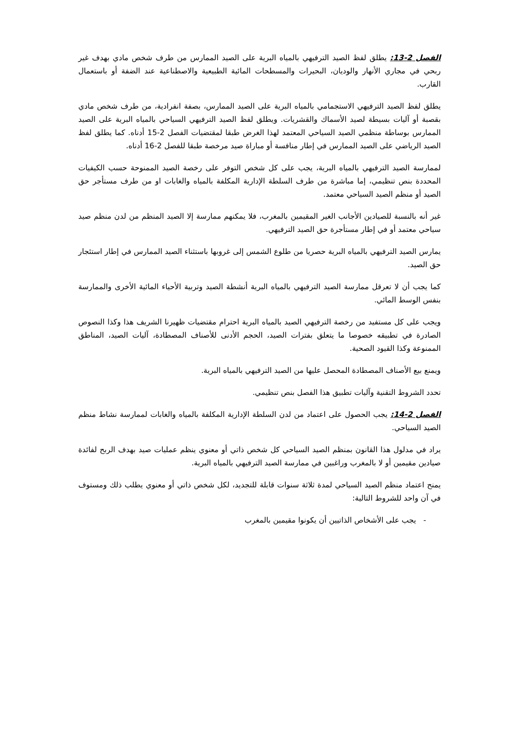الفصل 2-13: يطلق لفظ الصيد الترفيهي بالمياه البرية على الصيد الممارس من طرف شخص مادي بهدف غير ربحي في مجاري الأنهار والوديان، البحيرات والمسطحات المائية الطبيعية والاصطناعية عند الضفة أو باستعمال القارب.
يطلق لفظ الصيد الترفيهي الاستجمامي بالمياه البرية على الصيد الممارس، بصفة انفرادية، من طرف شخص مادي بقصبة أو آليات بسيطة لصيد الأسماك والقشريات. ويطلق لفظ الصيد الترفيهي السياحي بالمياه البرية على الصيد الممارس بوساطة منظمي الصيد السياحي المعتمد لهذا الغرض طبقا لمقتضيات الفصل 2-15 أدناه. كما يطلق لفظ الصيد الرياضي على الصيد الممارس في إطار منافسة أو مباراة صيد مرخصة طبقا للفصل 2-16 أدناه.
لممارسة الصيد الترفيهي بالمياه البرية، يجب على كل شخص التوفر على رخصة الصيد الممنوحة حسب الكيفيات المحددة بنص تنظيمي، إما مباشرة من طرف السلطة الإدارية المكلفة بالمياه والغابات او من طرف مستأجر حق الصيد أو منظم الصيد السياحي معتمد.
غير أنه بالنسبة للصيادين الأجانب الغير المقيمين بالمغرب، فلا يمكنهم ممارسة إلا الصيد المنظم من لدن منظم صيد سياحي معتمد أو في إطار مستأجرة حق الصيد الترفيهي.
يمارس الصيد الترفيهي بالمياه البرية حصريا من طلوع الشمس إلى غروبها باستثناء الصيد الممارس في إطار استئجار حق الصيد.
كما يجب أن لا تعرقل ممارسة الصيد الترفيهي بالمياه البرية أنشطة الصيد وتربية الأحياء المائية الأخرى والممارسة بنفس الوسط المائي.
ويجب على كل مستفيد من رخصة الترفيهي الصيد بالمياه البرية احترام مقتضيات ظهيرنا الشريف هذا وكذا النصوص الصادرة في تطبيقه خصوصا ما يتعلق بفترات الصيد، الحجم الأدنى للأصناف المصطادة، آليات الصيد، المناطق الممنوعة وكذا القيود الصحية.
ويمنع بيع الأصناف المصطادة المحصل عليها من الصيد الترفيهي بالمياه البرية.
تحدد الشروط التقنية وآليات تطبيق هذا الفصل بنص تنظيمي.
الفصل 2-14: يجب الحصول على اعتماد من لدن السلطة الإدارية المكلفة بالمياه والغابات لممارسة نشاط منظم الصيد السياحي.
يراد في مدلول هذا القانون بمنظم الصيد السياحي كل شخص ذاتي أو معنوي ينظم عمليات صيد بهدف الربح لفائدة صيادين مقيمين أو لا بالمغرب وراغبين في ممارسة الصيد الترفيهي بالمياه البرية.
يمنح اعتماد منظم الصيد السياحي لمدة ثلاثة سنوات قابلة للتجديد، لكل شخص ذاتي أو معنوي يطلب ذلك ومستوف في آن واحد للشروط التالية:
- يجب على الأشخاص الذاتيين أن يكونوا مقيمين بالمغرب